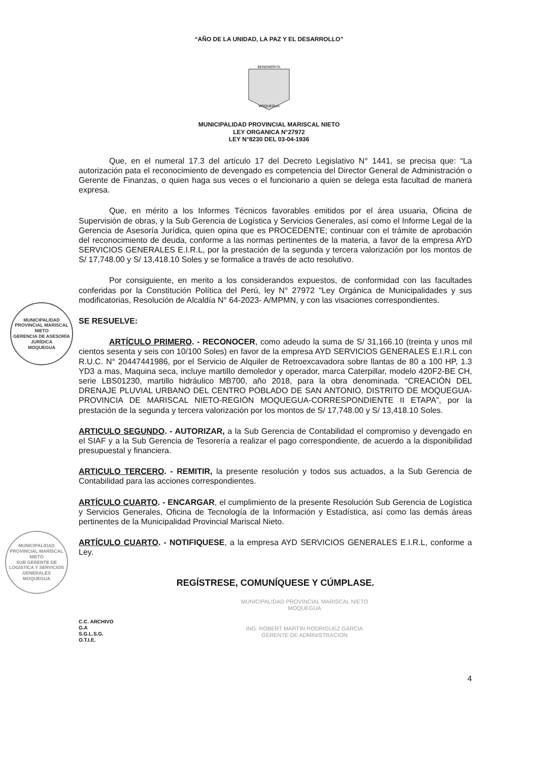“AÑO DE LA UNIDAD, LA PAZ Y EL DESARROLLO”
MOQUEGUA
BENEMERITA
MUNICIPALIDAD PROVINCIAL MARISCAL NIETO
LEY ORGANICA N°27972
LEY N°8230 DEL 03-04-1936
Que, en el numeral 17.3 del artículo 17 del Decreto Legislativo N° 1441, se precisa que: “La autorización pata el reconocimiento de devengado es competencia del Director General de Administración o Gerente de Finanzas, o quien haga sus veces o el funcionario a quien se delega esta facultad de manera expresa.
Que, en mérito a los Informes Técnicos favorables emitidos por el área usuaria, Oficina de Supervisión de obras, y la Sub Gerencia de Logística y Servicios Generales, así como el Informe Legal de la Gerencia de Asesoría Jurídica, quien opina que es PROCEDENTE; continuar con el trámite de aprobación del reconocimiento de deuda, conforme a las normas pertinentes de la materia, a favor de la empresa AYD SERVICIOS GENERALES E.I.R.L, por la prestación de la segunda y tercera valorización por los montos de S/ 17,748.00 y S/ 13,418.10 Soles y se formalice a través de acto resolutivo.
Por consiguiente, en merito a los considerandos expuestos, de conformidad con las facultades conferidas por la Constitución Política del Perú, ley N° 27972 "Ley Orgánica de Municipalidades y sus modificatorias, Resolución de Alcaldía N° 64-2023- A/MPMN, y con las visaciones correspondientes.
SE RESUELVE:
ARTÍCULO PRIMERO. - RECONOCER, como adeudo la suma de S/ 31,166.10 (treinta y unos mil cientos sesenta y seis con 10/100 Soles) en favor de la empresa AYD SERVICIOS GENERALES E.I.R.L con R.U.C. N° 20447441986, por el Servicio de Alquiler de Retroexcavadora sobre llantas de 80 a 100 HP, 1.3 YD3 a mas, Maquina seca, incluye martillo demoledor y operador, marca Caterpillar, modelo 420F2-BE CH, serie LBS01230, martillo hidráulico MB700, año 2018, para la obra denominada. “CREACIÓN DEL DRENAJE PLUVIAL URBANO DEL CENTRO POBLADO DE SAN ANTONIO, DISTRITO DE MOQUEGUA-PROVINCIA DE MARISCAL NIETO-REGIÓN MOQUEGUA-CORRESPONDIENTE II ETAPA”, por la prestación de la segunda y tercera valorización por los montos de S/ 17,748.00 y S/ 13,418.10 Soles.
ARTICULO SEGUNDO. - AUTORIZAR, a la Sub Gerencia de Contabilidad el compromiso y devengado en el SIAF y a la Sub Gerencia de Tesorería a realizar el pago correspondiente, de acuerdo a la disponibilidad presupuestal y financiera.
ARTICULO TERCERO. - REMITIR, la presente resolución y todos sus actuados, a la Sub Gerencia de Contabilidad para las acciones correspondientes.
ARTÍCULO CUARTO. - ENCARGAR, el cumplimiento de la presente Resolución Sub Gerencia de Logística y Servicios Generales, Oficina de Tecnología de la Información y Estadística, así como las demás áreas pertinentes de la Municipalidad Provincial Mariscal Nieto.
ARTÍCULO CUARTO. - NOTIFIQUESE, a la empresa AYD SERVICIOS GENERALES E.I.R.L, conforme a Ley.
REGÍSTRESE, COMUNÍQUESE Y CÚMPLASE.
C.C. ARCHIVO
G.A
S.G.L.S.G.
O.T.I.E.
MUNICIPALIDAD PROVINCIAL MARISCAL NIETO
MOQUEGUA
ING. ROBERT MARTIN RODRIGUEZ GARCIA
GERENTE DE ADMINISTRACION
4
MUNICIPALIDAD PROVINCIAL MARISCAL NIETO
GERENCIA DE ASESORÍA JURÍDICA
MOQUEGUA
MUNICIPALIDAD PROVINCIAL MARISCAL NIETO
SUB GERENTE DE LOGÍSTICA Y SERVICIOS GENERALES
MOQUEGUA